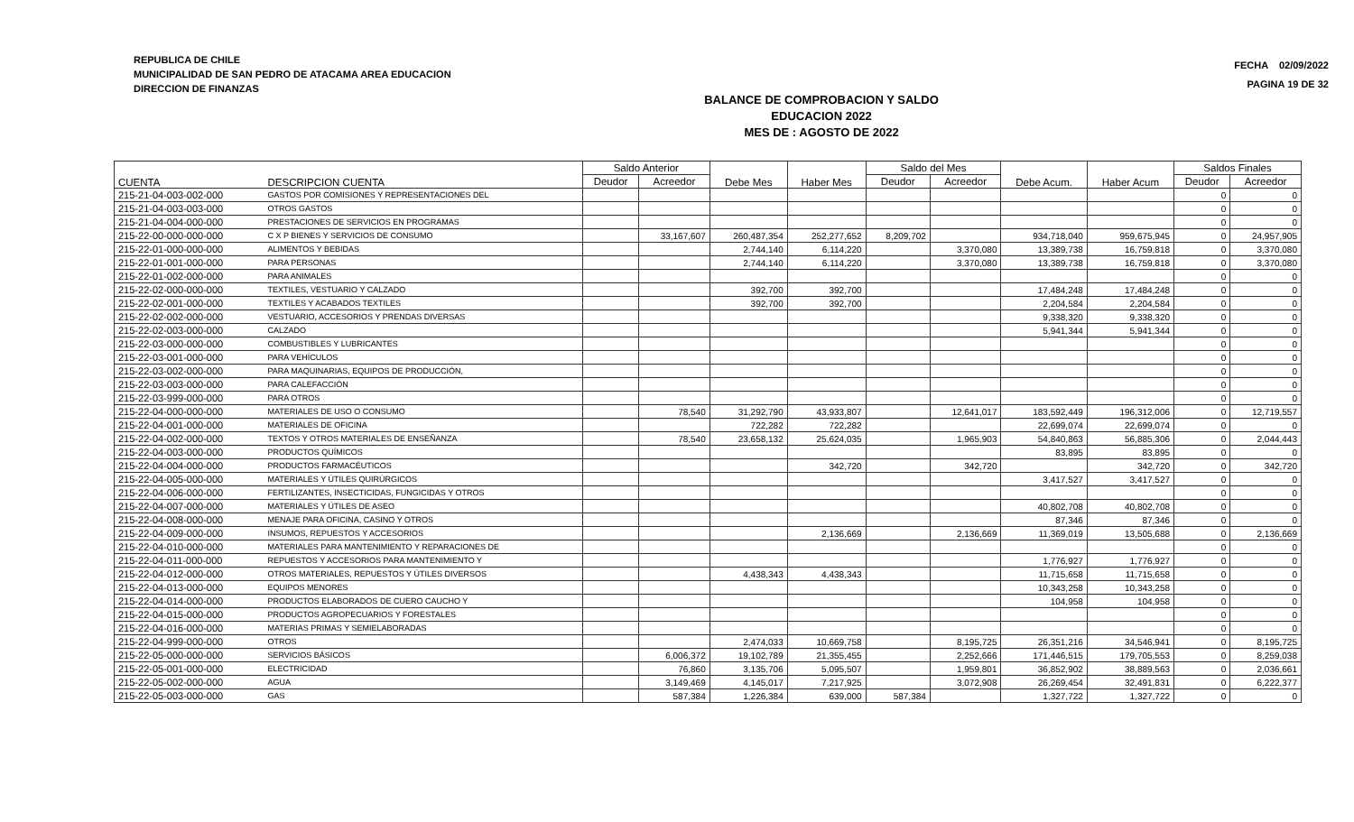REPUBLICA DE CHILE
MUNICIPALIDAD DE SAN PEDRO DE ATACAMA AREA EDUCACION
DIRECCION DE FINANZAS
FECHA 02/09/2022
PAGINA 19 DE 32
BALANCE DE COMPROBACION Y SALDO
EDUCACION 2022
MES DE : AGOSTO DE 2022
| CUENTA | DESCRIPCION CUENTA | Saldo Anterior | | Debe Mes | Haber Mes | Saldo del Mes | | Debe Acum. | Haber Acum | Saldos Finales | |
| --- | --- | --- | --- | --- | --- | --- | --- | --- | --- | --- | --- |
| | | Deudor | Acreedor | | | Deudor | Acreedor | | | Deudor | Acreedor |
| 215-21-04-003-002-000 | GASTOS POR COMISIONES Y REPRESENTACIONES DEL | | | | | | | | | 0 | 0 |
| 215-21-04-003-003-000 | OTROS GASTOS | | | | | | | | | 0 | 0 |
| 215-21-04-004-000-000 | PRESTACIONES DE SERVICIOS EN PROGRAMAS | | | | | | | | | 0 | 0 |
| 215-22-00-000-000-000 | C X P BIENES Y SERVICIOS DE CONSUMO | | 33,167,607 | 260,487,354 | 252,277,652 | 8,209,702 | | 934,718,040 | 959,675,945 | 0 | 24,957,905 |
| 215-22-01-000-000-000 | ALIMENTOS Y BEBIDAS | | | 2,744,140 | 6,114,220 | | 3,370,080 | 13,389,738 | 16,759,818 | 0 | 3,370,080 |
| 215-22-01-001-000-000 | PARA PERSONAS | | | 2,744,140 | 6,114,220 | | 3,370,080 | 13,389,738 | 16,759,818 | 0 | 3,370,080 |
| 215-22-01-002-000-000 | PARA ANIMALES | | | | | | | | | 0 | 0 |
| 215-22-02-000-000-000 | TEXTILES, VESTUARIO Y CALZADO | | | 392,700 | 392,700 | | | 17,484,248 | 17,484,248 | 0 | 0 |
| 215-22-02-001-000-000 | TEXTILES Y ACABADOS TEXTILES | | | 392,700 | 392,700 | | | 2,204,584 | 2,204,584 | 0 | 0 |
| 215-22-02-002-000-000 | VESTUARIO, ACCESORIOS Y PRENDAS DIVERSAS | | | | | | | 9,338,320 | 9,338,320 | 0 | 0 |
| 215-22-02-003-000-000 | CALZADO | | | | | | | 5,941,344 | 5,941,344 | 0 | 0 |
| 215-22-03-000-000-000 | COMBUSTIBLES Y LUBRICANTES | | | | | | | | | 0 | 0 |
| 215-22-03-001-000-000 | PARA VEHÍCULOS | | | | | | | | | 0 | 0 |
| 215-22-03-002-000-000 | PARA MAQUINARIAS, EQUIPOS DE PRODUCCIÓN, | | | | | | | | | 0 | 0 |
| 215-22-03-003-000-000 | PARA CALEFACCIÓN | | | | | | | | | 0 | 0 |
| 215-22-03-999-000-000 | PARA OTROS | | | | | | | | | 0 | 0 |
| 215-22-04-000-000-000 | MATERIALES DE USO O CONSUMO | | 78,540 | 31,292,790 | 43,933,807 | | 12,641,017 | 183,592,449 | 196,312,006 | 0 | 12,719,557 |
| 215-22-04-001-000-000 | MATERIALES DE OFICINA | | | 722,282 | 722,282 | | | 22,699,074 | 22,699,074 | 0 | 0 |
| 215-22-04-002-000-000 | TEXTOS Y OTROS MATERIALES DE ENSEÑANZA | | 78,540 | 23,658,132 | 25,624,035 | | 1,965,903 | 54,840,863 | 56,885,306 | 0 | 2,044,443 |
| 215-22-04-003-000-000 | PRODUCTOS QUÍMICOS | | | | | | | 83,895 | 83,895 | 0 | 0 |
| 215-22-04-004-000-000 | PRODUCTOS FARMACÉUTICOS | | | | 342,720 | | 342,720 | | 342,720 | 0 | 342,720 |
| 215-22-04-005-000-000 | MATERIALES Y ÚTILES QUIRÚRGICOS | | | | | | | 3,417,527 | 3,417,527 | 0 | 0 |
| 215-22-04-006-000-000 | FERTILIZANTES, INSECTICIDAS, FUNGICIDAS Y OTROS | | | | | | | | | 0 | 0 |
| 215-22-04-007-000-000 | MATERIALES Y ÚTILES DE ASEO | | | | | | | 40,802,708 | 40,802,708 | 0 | 0 |
| 215-22-04-008-000-000 | MENAJE PARA OFICINA, CASINO Y OTROS | | | | | | | 87,346 | 87,346 | 0 | 0 |
| 215-22-04-009-000-000 | INSUMOS, REPUESTOS Y ACCESORIOS | | | | 2,136,669 | | 2,136,669 | 11,369,019 | 13,505,688 | 0 | 2,136,669 |
| 215-22-04-010-000-000 | MATERIALES PARA MANTENIMIENTO Y REPARACIONES DE | | | | | | | | | 0 | 0 |
| 215-22-04-011-000-000 | REPUESTOS Y ACCESORIOS PARA MANTENIMIENTO Y | | | | | | | 1,776,927 | 1,776,927 | 0 | 0 |
| 215-22-04-012-000-000 | OTROS MATERIALES, REPUESTOS Y ÚTILES DIVERSOS | | | 4,438,343 | 4,438,343 | | | 11,715,658 | 11,715,658 | 0 | 0 |
| 215-22-04-013-000-000 | EQUIPOS MENORES | | | | | | | 10,343,258 | 10,343,258 | 0 | 0 |
| 215-22-04-014-000-000 | PRODUCTOS ELABORADOS DE CUERO CAUCHO Y | | | | | | | 104,958 | 104,958 | 0 | 0 |
| 215-22-04-015-000-000 | PRODUCTOS AGROPECUARIOS Y FORESTALES | | | | | | | | | 0 | 0 |
| 215-22-04-016-000-000 | MATERIAS PRIMAS Y SEMIELABORADAS | | | | | | | | | 0 | 0 |
| 215-22-04-999-000-000 | OTROS | | | 2,474,033 | 10,669,758 | | 8,195,725 | 26,351,216 | 34,546,941 | 0 | 8,195,725 |
| 215-22-05-000-000-000 | SERVICIOS BÁSICOS | | 6,006,372 | 19,102,789 | 21,355,455 | | 2,252,666 | 171,446,515 | 179,705,553 | 0 | 8,259,038 |
| 215-22-05-001-000-000 | ELECTRICIDAD | | 76,860 | 3,135,706 | 5,095,507 | | 1,959,801 | 36,852,902 | 38,889,563 | 0 | 2,036,661 |
| 215-22-05-002-000-000 | AGUA | | 3,149,469 | 4,145,017 | 7,217,925 | | 3,072,908 | 26,269,454 | 32,491,831 | 0 | 6,222,377 |
| 215-22-05-003-000-000 | GAS | | 587,384 | 1,226,384 | 639,000 | 587,384 | | 1,327,722 | 1,327,722 | 0 | 0 |